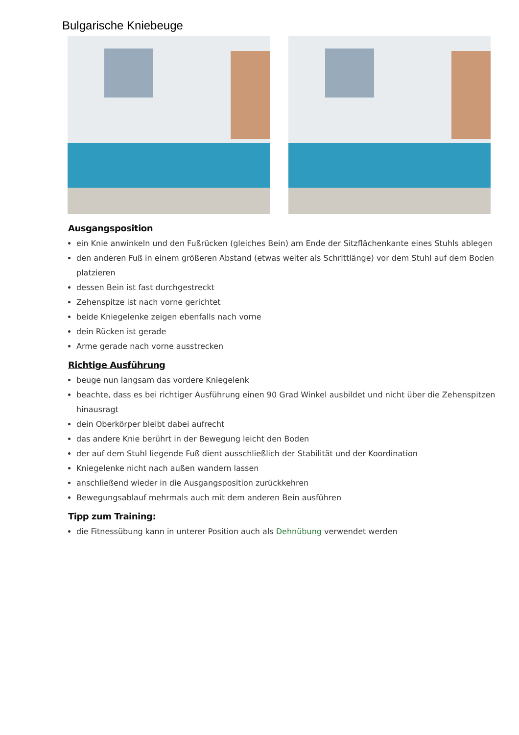Bulgarische Kniebeuge
Ausgangsposition
ein Knie anwinkeln und den Fußrücken (gleiches Bein) am Ende der Sitzflächenkante eines Stuhls ablegen
den anderen Fuß in einem größeren Abstand (etwas weiter als Schrittlänge) vor dem Stuhl auf dem Boden platzieren
dessen Bein ist fast durchgestreckt
Zehenspitze ist nach vorne gerichtet
beide Kniegelenke zeigen ebenfalls nach vorne
dein Rücken ist gerade
Arme gerade nach vorne ausstrecken
Richtige Ausführung
beuge nun langsam das vordere Kniegelenk
beachte, dass es bei richtiger Ausführung einen 90 Grad Winkel ausbildet und nicht über die Zehenspitzen hinausragt
dein Oberkörper bleibt dabei aufrecht
das andere Knie berührt in der Bewegung leicht den Boden
der auf dem Stuhl liegende Fuß dient ausschließlich der Stabilität und der Koordination
Kniegelenke nicht nach außen wandern lassen
anschließend wieder in die Ausgangsposition zurückkehren
Bewegungsablauf mehrmals auch mit dem anderen Bein ausführen
Tipp zum Training:
die Fitnessübung kann in unterer Position auch als Dehnübung verwendet werden